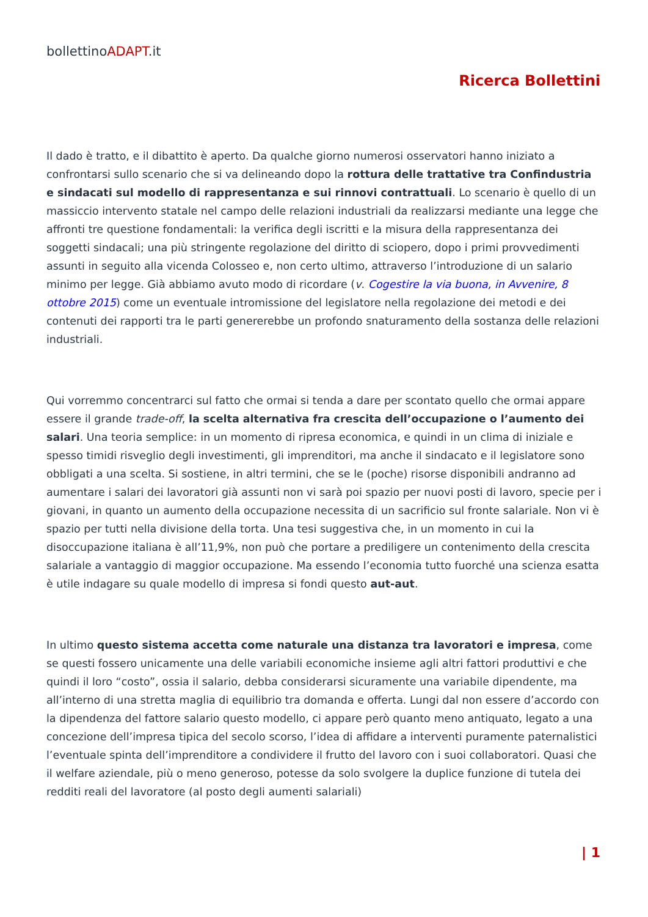bollettinoADAPT.it
Ricerca Bollettini
Il dado è tratto, e il dibattito è aperto. Da qualche giorno numerosi osservatori hanno iniziato a confrontarsi sullo scenario che si va delineando dopo la rottura delle trattative tra Confindustria e sindacati sul modello di rappresentanza e sui rinnovi contrattuali. Lo scenario è quello di un massiccio intervento statale nel campo delle relazioni industriali da realizzarsi mediante una legge che affronti tre questione fondamentali: la verifica degli iscritti e la misura della rappresentanza dei soggetti sindacali; una più stringente regolazione del diritto di sciopero, dopo i primi provvedimenti assunti in seguito alla vicenda Colosseo e, non certo ultimo, attraverso l’introduzione di un salario minimo per legge. Già abbiamo avuto modo di ricordare (v. Cogestire la via buona, in Avvenire, 8 ottobre 2015) come un eventuale intromissione del legislatore nella regolazione dei metodi e dei contenuti dei rapporti tra le parti genererebbe un profondo snaturamento della sostanza delle relazioni industriali.
Qui vorremmo concentrarci sul fatto che ormai si tenda a dare per scontato quello che ormai appare essere il grande trade-off, la scelta alternativa fra crescita dell’occupazione o l’aumento dei salari. Una teoria semplice: in un momento di ripresa economica, e quindi in un clima di iniziale e spesso timidi risveglio degli investimenti, gli imprenditori, ma anche il sindacato e il legislatore sono obbligati a una scelta. Si sostiene, in altri termini, che se le (poche) risorse disponibili andranno ad aumentare i salari dei lavoratori già assunti non vi sarà poi spazio per nuovi posti di lavoro, specie per i giovani, in quanto un aumento della occupazione necessita di un sacrificio sul fronte salariale. Non vi è spazio per tutti nella divisione della torta. Una tesi suggestiva che, in un momento in cui la disoccupazione italiana è all’11,9%, non può che portare a prediligere un contenimento della crescita salariale a vantaggio di maggior occupazione. Ma essendo l’economia tutto fuorché una scienza esatta è utile indagare su quale modello di impresa si fondi questo aut-aut.
In ultimo questo sistema accetta come naturale una distanza tra lavoratori e impresa, come se questi fossero unicamente una delle variabili economiche insieme agli altri fattori produttivi e che quindi il loro “costo”, ossia il salario, debba considerarsi sicuramente una variabile dipendente, ma all’interno di una stretta maglia di equilibrio tra domanda e offerta. Lungi dal non essere d’accordo con la dipendenza del fattore salario questo modello, ci appare però quanto meno antiquato, legato a una concezione dell’impresa tipica del secolo scorso, l’idea di affidare a interventi puramente paternalistici l’eventuale spinta dell’imprenditore a condividere il frutto del lavoro con i suoi collaboratori. Quasi che il welfare aziendale, più o meno generoso, potesse da solo svolgere la duplice funzione di tutela dei redditi reali del lavoratore (al posto degli aumenti salariali)
| 1